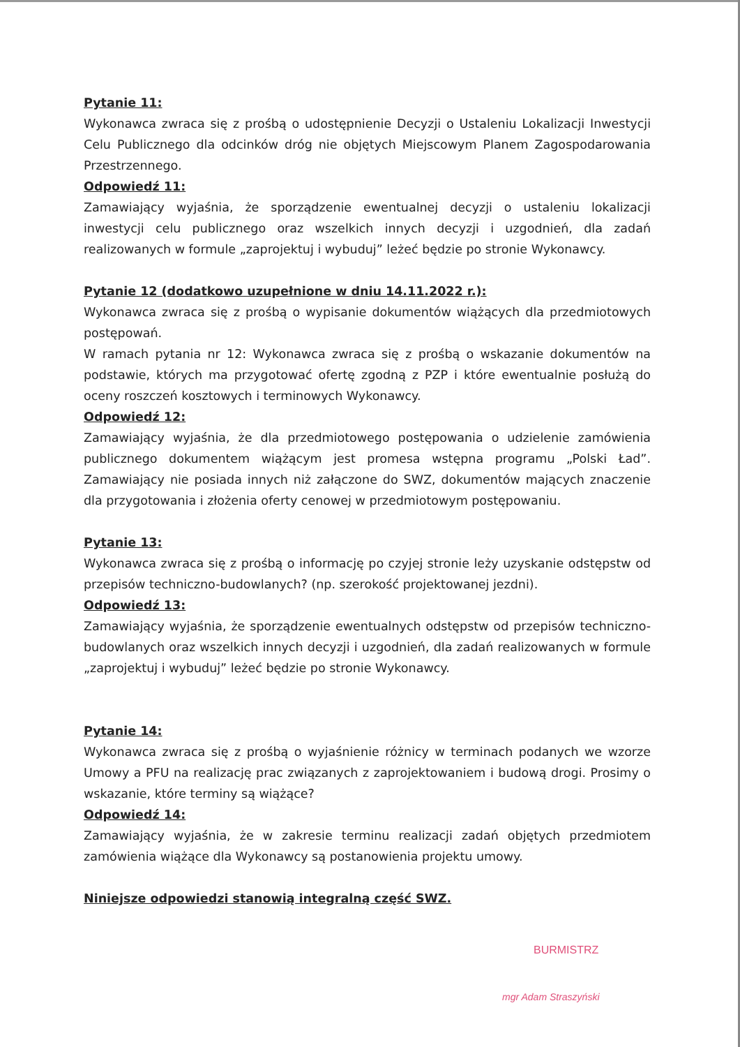Pytanie 11:
Wykonawca zwraca się z prośbą o udostępnienie Decyzji o Ustaleniu Lokalizacji Inwestycji Celu Publicznego dla odcinków dróg nie objętych Miejscowym Planem Zagospodarowania Przestrzennego.
Odpowiedź 11:
Zamawiający wyjaśnia, że sporządzenie ewentualnej decyzji o ustaleniu lokalizacji inwestycji celu publicznego oraz wszelkich innych decyzji i uzgodnień, dla zadań realizowanych w formule „zaprojektuj i wybuduj” leżeć będzie po stronie Wykonawcy.
Pytanie 12 (dodatkowo uzupełnione w dniu 14.11.2022 r.):
Wykonawca zwraca się z prośbą o wypisanie dokumentów wiążących dla przedmiotowych postępowań.
W ramach pytania nr 12: Wykonawca zwraca się z prośbą o wskazanie dokumentów na podstawie, których ma przygotować ofertę zgodną z PZP i które ewentualnie posłużą do oceny roszczeń kosztowych i terminowych Wykonawcy.
Odpowiedź 12:
Zamawiający wyjaśnia, że dla przedmiotowego postępowania o udzielenie zamówienia publicznego dokumentem wiążącym jest promesa wstępna programu „Polski Ład”. Zamawiający nie posiada innych niż załączone do SWZ, dokumentów mających znaczenie dla przygotowania i złożenia oferty cenowej w przedmiotowym postępowaniu.
Pytanie 13:
Wykonawca zwraca się z prośbą o informację po czyjej stronie leży uzyskanie odstępstw od przepisów techniczno-budowlanych? (np. szerokość projektowanej jezdni).
Odpowiedź 13:
Zamawiający wyjaśnia, że sporządzenie ewentualnych odstępstw od przepisów techniczno-budowlanych oraz wszelkich innych decyzji i uzgodnień, dla zadań realizowanych w formule „zaprojektuj i wybuduj” leżeć będzie po stronie Wykonawcy.
Pytanie 14:
Wykonawca zwraca się z prośbą o wyjaśnienie różnicy w terminach podanych we wzorze Umowy a PFU na realizację prac związanych z zaprojektowaniem i budową drogi. Prosimy o wskazanie, które terminy są wiążące?
Odpowiedź 14:
Zamawiający wyjaśnia, że w zakresie terminu realizacji zadań objętych przedmiotem zamówienia wiążące dla Wykonawcy są postanowienia projektu umowy.
Niniejsze odpowiedzi stanowią integralną część SWZ.
BURMISTRZ
mgr Adam Straszyński